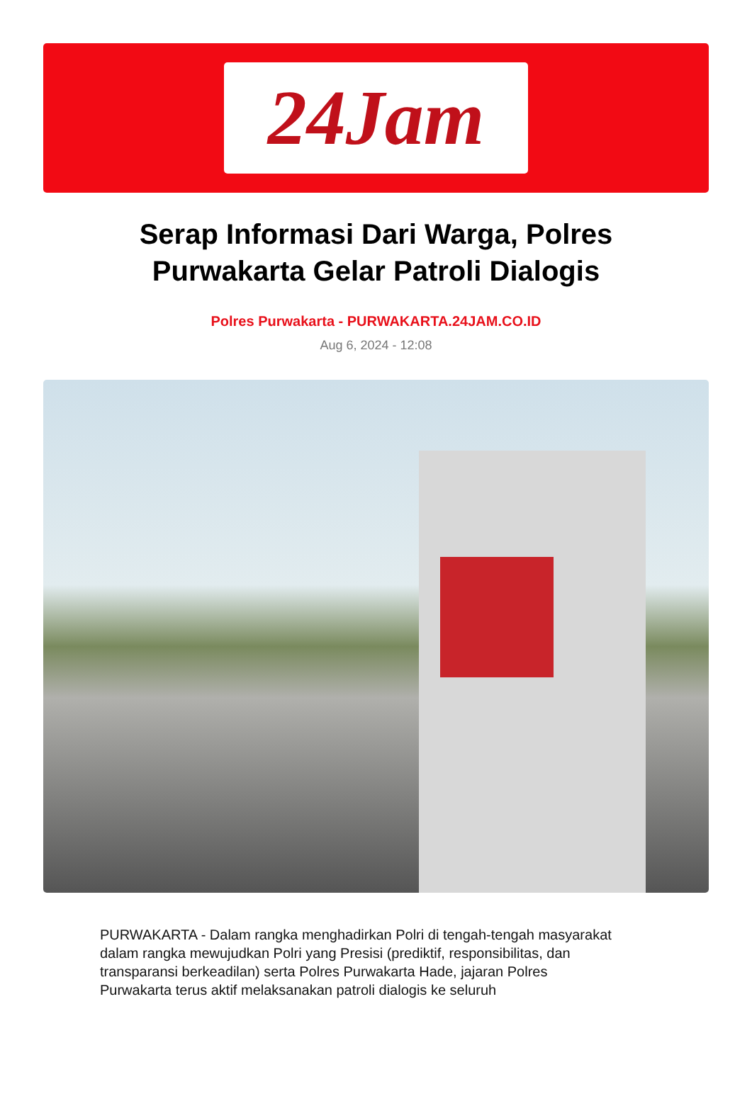24Jam
Serap Informasi Dari Warga, Polres Purwakarta Gelar Patroli Dialogis
Polres Purwakarta - PURWAKARTA.24JAM.CO.ID
Aug 6, 2024 - 12:08
PURWAKARTA - Dalam rangka menghadirkan Polri di tengah-tengah masyarakat dalam rangka mewujudkan Polri yang Presisi (prediktif, responsibilitas, dan transparansi berkeadilan) serta Polres Purwakarta Hade, jajaran Polres Purwakarta terus aktif melaksanakan patroli dialogis ke seluruh